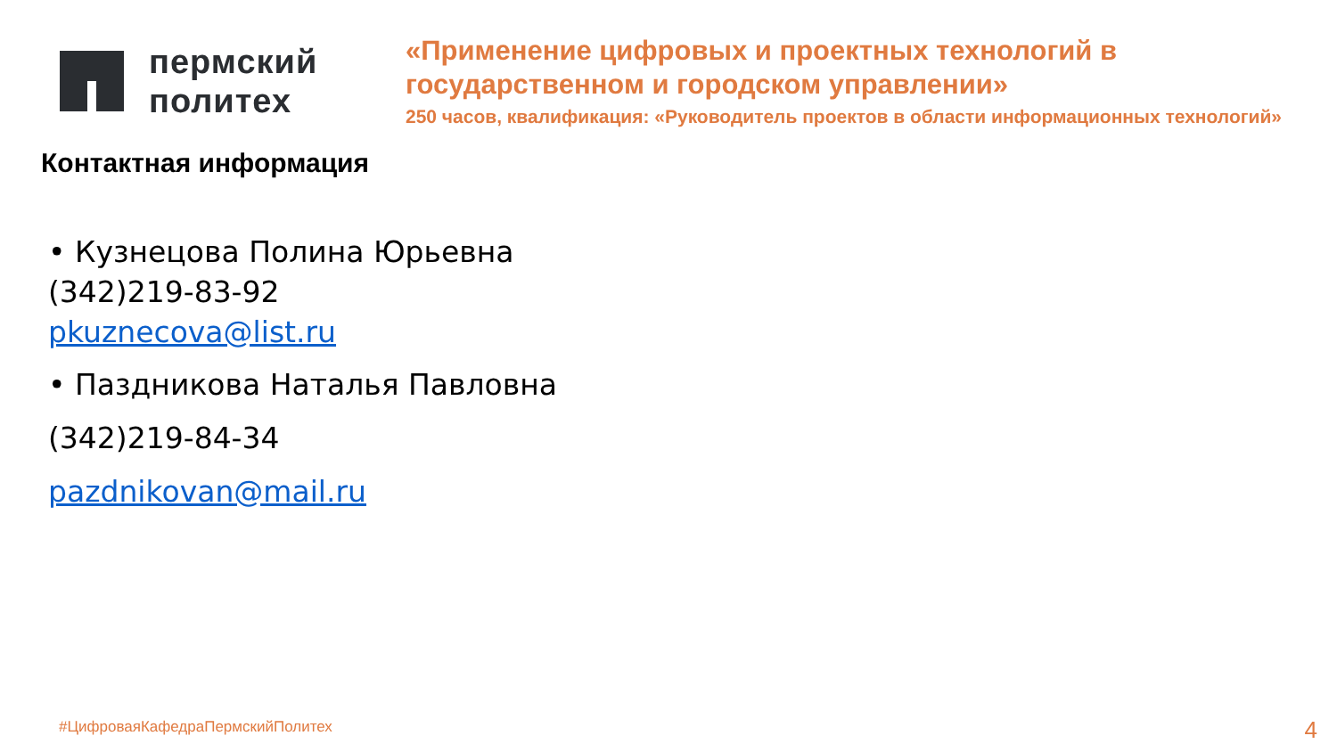пермский
политех
«Применение цифровых и проектных технологий в
государственном и городском управлении»
250 часов, квалификация: «Руководитель проектов в области информационных технологий»
Контактная информация
• Кузнецова Полина Юрьевна
(342)219-83-92
pkuznecova@list.ru
• Паздникова Наталья Павловна
(342)219-84-34
pazdnikovan@mail.ru
#ЦифроваяКафедраПермскийПолитех
4